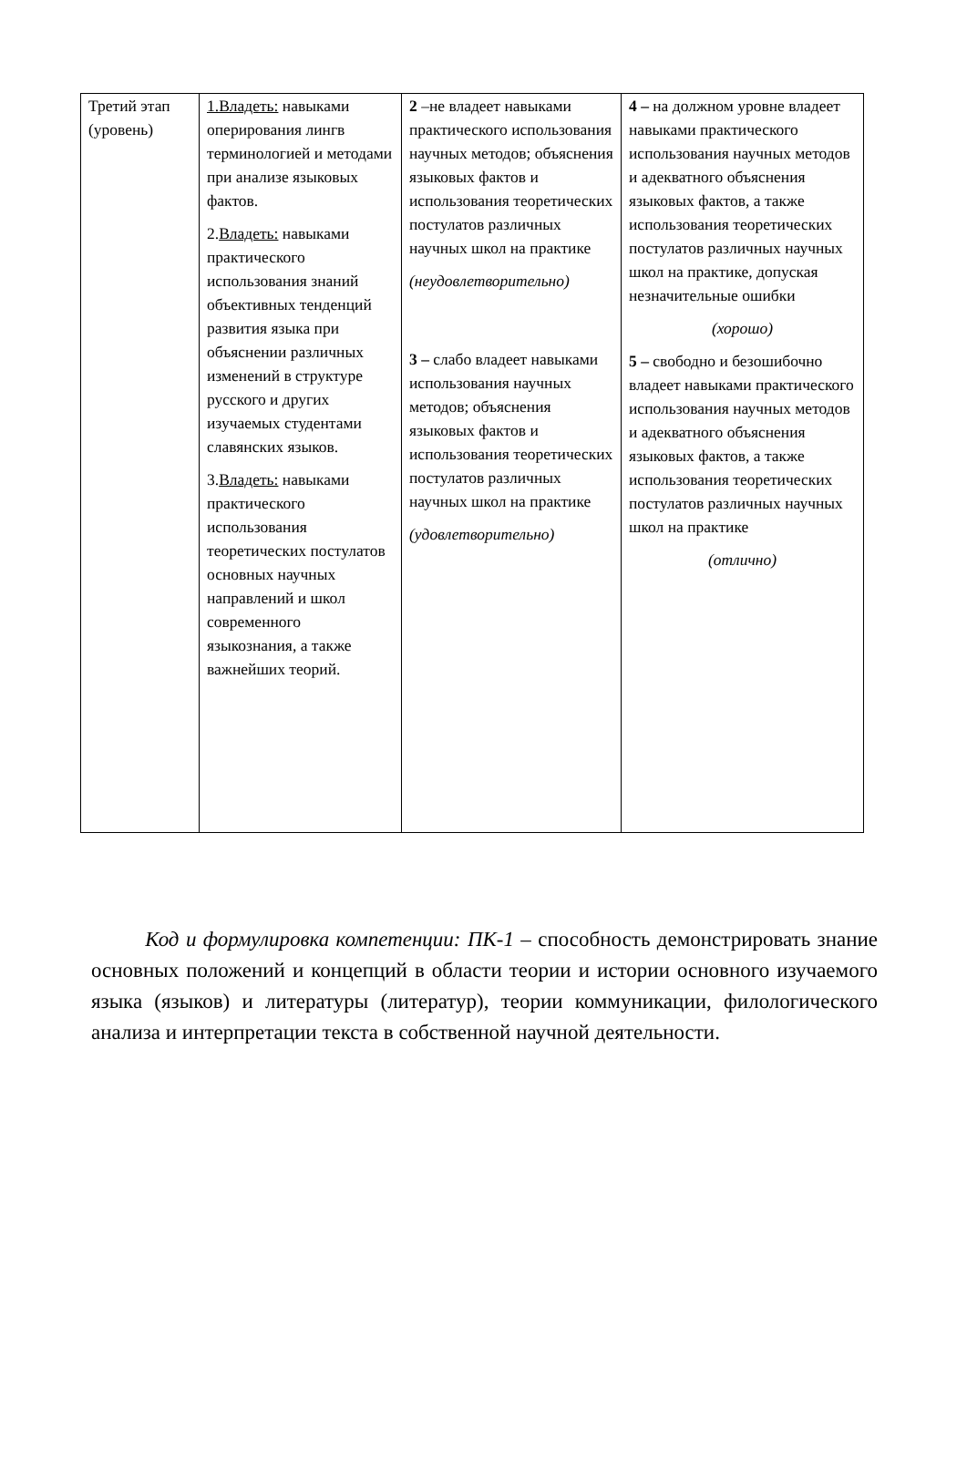| Третий этап (уровень) | 1.Владеть: навыками оперирования лингв терминологией и методами при анализе языковых фактов. 2. Владеть: навыками практического использования знаний объективных тенденций развития языка при объяснении различных изменений в структуре русского и других изучаемых студентами славянских языков. 3. Владеть: навыками практического использования теоретических постулатов основных научных направлений и школ современного языкознания, а также важнейших теорий. | 2 –не владеет навыками практического использования научных методов; объяснения языковых фактов и использования теоретических постулатов различных научных школ на практике (неудовлетворительно) 3 – слабо владеет навыками использования научных методов; объяснения языковых фактов и использования теоретических постулатов различных научных школ на практике (удовлетворительно) | 4 – на должном уровне владеет навыками практического использования научных методов и адекватного объяснения языковых фактов, а также использования теоретических постулатов различных научных школ на практике, допуская незначительные ошибки (хорошо) 5 – свободно и безошибочно владеет навыками практического использования научных методов и адекватного объяснения языковых фактов, а также использования теоретических постулатов различных научных школ на практике (отлично) |
Код и формулировка компетенции: ПК-1 – способность демонстрировать знание основных положений и концепций в области теории и истории основного изучаемого языка (языков) и литературы (литератур), теории коммуникации, филологического анализа и интерпретации текста в собственной научной деятельности.